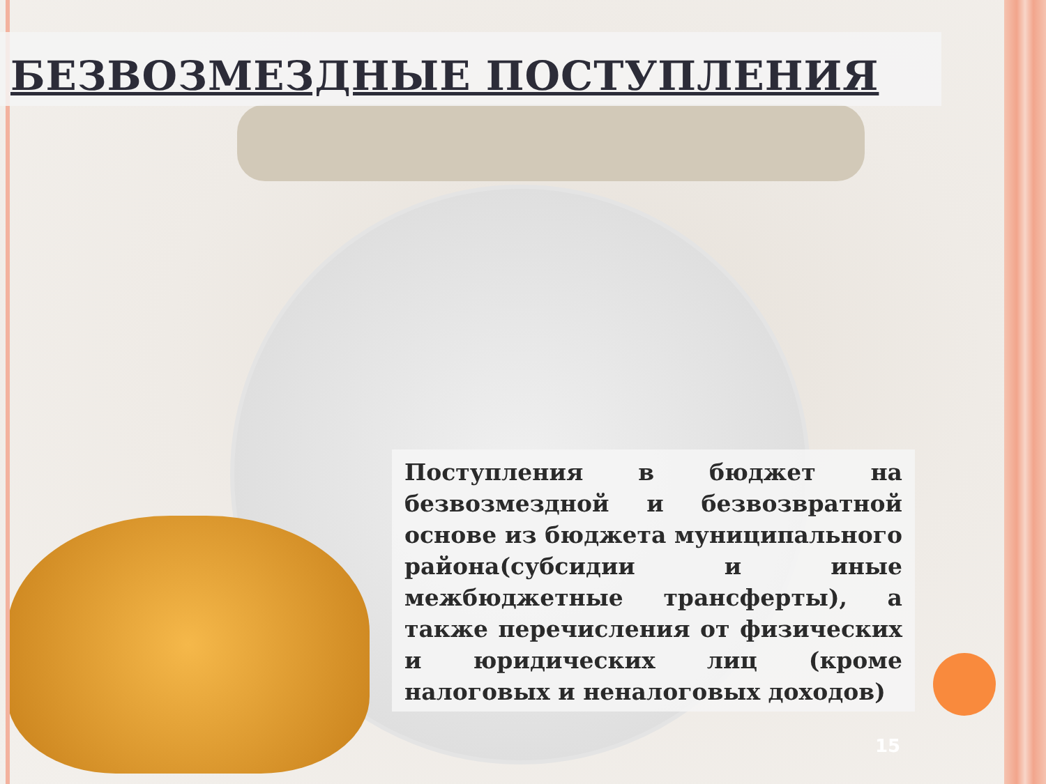БЕЗВОЗМЕЗДНЫЕ ПОСТУПЛЕНИЯ
Поступления в бюджет на безвозмездной и безвозвратной основе из бюджета муниципального района(субсидии и иные межбюджетные трансферты), а также перечисления от физических и юридических лиц (кроме налоговых и неналоговых доходов)
15